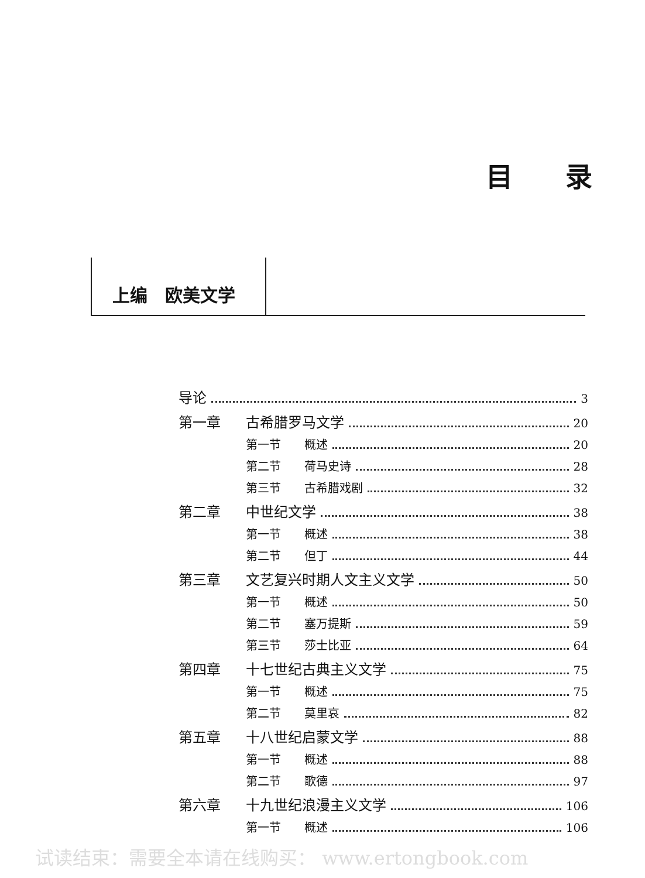目录
上编　欧美文学
导论 3
第一章 古希腊罗马文学 20
第一节 概述 20
第二节 荷马史诗 28
第三节 古希腊戏剧 32
第二章 中世纪文学 38
第一节 概述 38
第二节 但丁 44
第三章 文艺复兴时期人文主义文学 50
第一节 概述 50
第二节 塞万提斯 59
第三节 莎士比亚 64
第四章 十七世纪古典主义文学 75
第一节 概述 75
第二节 莫里哀 82
第五章 十八世纪启蒙文学 88
第一节 概述 88
第二节 歌德 97
第六章 十九世纪浪漫主义文学 106
第一节 概述 106
试读结束：需要全本请在线购买： www.ertongbook.com